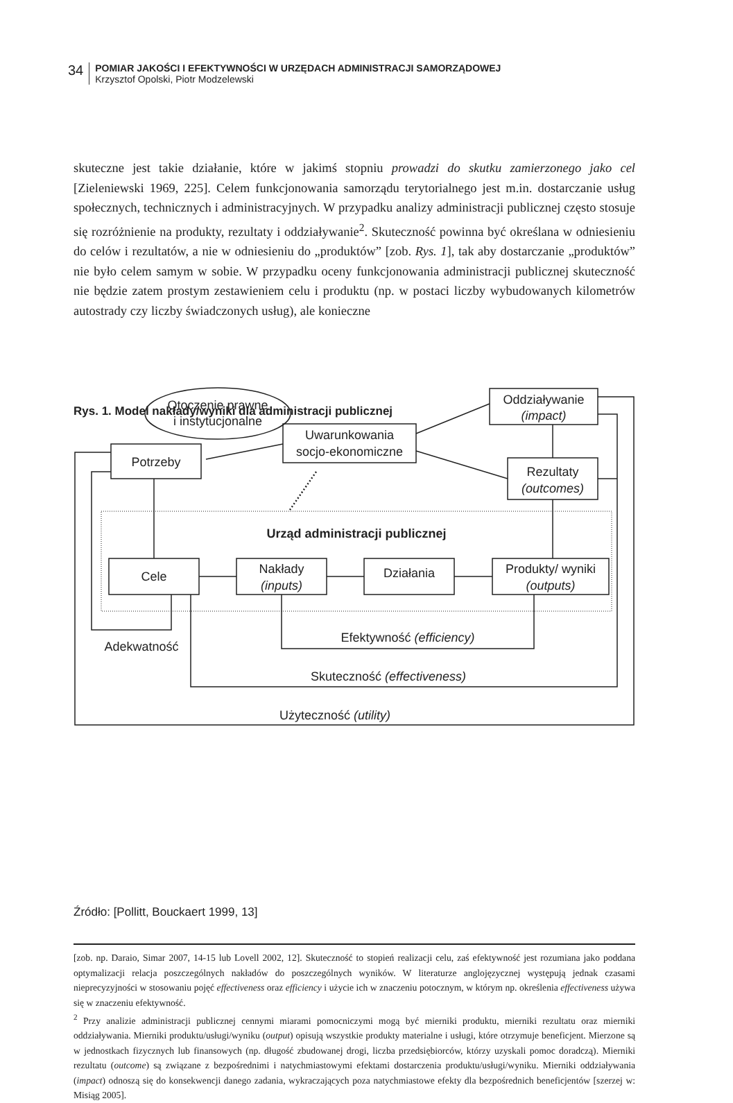34
POMIAR JAKOŚCI I EFEKTYWNOŚCI W URZĘDACH ADMINISTRACJI SAMORZĄDOWEJ
Krzysztof Opolski, Piotr Modzelewski
skuteczne jest takie działanie, które w jakimś stopniu prowadzi do skutku zamierzonego jako cel [Zieleniewski 1969, 225]. Celem funkcjonowania samorządu terytorialnego jest m.in. dostarczanie usług społecznych, technicznych i administracyjnych. W przypadku analizy administracji publicznej często stosuje się rozróżnienie na produkty, rezultaty i oddziaływanie<sup>2</sup>. Skuteczność powinna być określana w odniesieniu do celów i rezultatów, a nie w odniesieniu do „produktów” [zob. Rys. 1], tak aby dostarczanie „produktów” nie było celem samym w sobie. W przypadku oceny funkcjonowania administracji publicznej skuteczność nie będzie zatem prostym zestawieniem celu i produktu (np. w postaci liczby wybudowanych kilometrów autostrady czy liczby świadczonych usług), ale konieczne
Rys. 1. Model nakłady/wyniki dla administracji publicznej
Otoczenie prawne
i instytucjonalne
Uwarunkowania
socjo-ekonomiczne
Potrzeby
Oddziaływanie
(impact)
Rezultaty
(outcomes)
Urząd administracji publicznej
Cele
Nakłady
(inputs)
Działania
Produkty/ wyniki
(outputs)
Efektywność (efficiency)
Adekwatność
Skuteczność (effectiveness)
Użyteczność (utility)
Źródło: [Pollitt, Bouckaert 1999, 13]
[zob. np. Daraio, Simar 2007, 14-15 lub Lovell 2002, 12]. Skuteczność to stopień realizacji celu, zaś efektywność jest rozumiana jako poddana optymalizacji relacja poszczególnych nakładów do poszczególnych wyników. W literaturze anglojęzycznej występują jednak czasami nieprecyzyjności w stosowaniu pojęć effectiveness oraz efficiency i użycie ich w znaczeniu potocznym, w którym np. określenia effectiveness używa się w znaczeniu efektywność.
<sup>2</sup> Przy analizie administracji publicznej cennymi miarami pomocniczymi mogą być mierniki produktu, mierniki rezultatu oraz mierniki oddziaływania. Mierniki produktu/usługi/wyniku (output) opisują wszystkie produkty materialne i usługi, które otrzymuje beneficjent. Mierzone są w jednostkach fizycznych lub finansowych (np. długość zbudowanej drogi, liczba przedsiębiorców, którzy uzyskali pomoc doradczą). Mierniki rezultatu (outcome) są związane z bezpośrednimi i natychmiastowymi efektami dostarczenia produktu/usługi/wyniku. Mierniki oddziaływania (impact) odnoszą się do konsekwencji danego zadania, wykraczających poza natychmiastowe efekty dla bezpośrednich beneficjentów [szerzej w: Misiąg 2005].